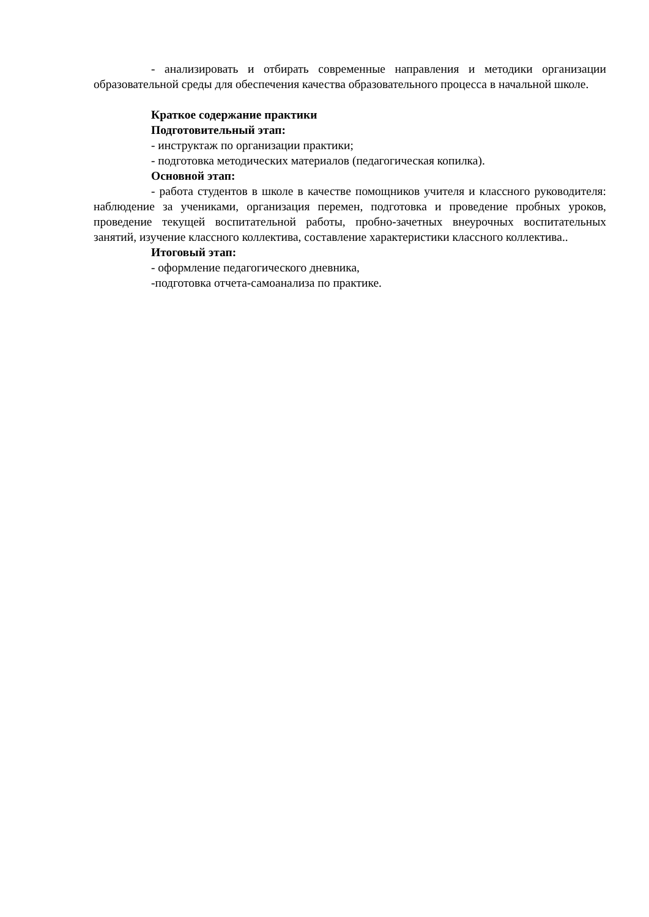- анализировать и отбирать современные направления и методики организации образовательной среды для обеспечения качества образовательного процесса в начальной школе.
Краткое содержание практики
Подготовительный этап:
- инструктаж по организации практики;
- подготовка методических материалов (педагогическая копилка).
Основной этап:
- работа студентов в школе в качестве помощников учителя и классного руководителя: наблюдение за учениками, организация перемен, подготовка и проведение пробных уроков, проведение текущей воспитательной работы, пробно-зачетных внеурочных воспитательных занятий, изучение классного коллектива, составление характеристики классного коллектива..
Итоговый этап:
- оформление педагогического дневника,
-подготовка отчета-самоанализа по практике.